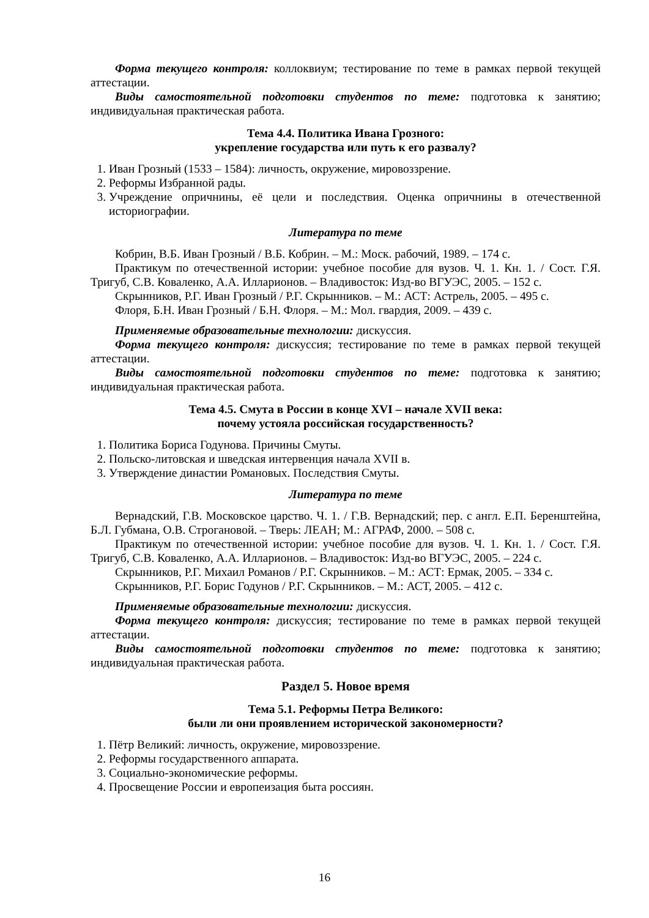Форма текущего контроля: коллоквиум; тестирование по теме в рамках первой текущей аттестации.
Виды самостоятельной подготовки студентов по теме: подготовка к занятию; индивидуальная практическая работа.
Тема 4.4. Политика Ивана Грозного:
укрепление государства или путь к его развалу?
1. Иван Грозный (1533 – 1584): личность, окружение, мировоззрение.
2. Реформы Избранной рады.
3. Учреждение опричнины, её цели и последствия. Оценка опричнины в отечественной историографии.
Литература по теме
Кобрин, В.Б. Иван Грозный / В.Б. Кобрин. – М.: Моск. рабочий, 1989. – 174 с.
Практикум по отечественной истории: учебное пособие для вузов. Ч. 1. Кн. 1. / Сост. Г.Я. Тригуб, С.В. Коваленко, А.А. Илларионов. – Владивосток: Изд-во ВГУЭС, 2005. – 152 с.
Скрынников, Р.Г. Иван Грозный / Р.Г. Скрынников. – М.: АСТ: Астрель, 2005. – 495 с.
Флоря, Б.Н. Иван Грозный / Б.Н. Флоря. – М.: Мол. гвардия, 2009. – 439 с.
Применяемые образовательные технологии: дискуссия.
Форма текущего контроля: дискуссия; тестирование по теме в рамках первой текущей аттестации.
Виды самостоятельной подготовки студентов по теме: подготовка к занятию; индивидуальная практическая работа.
Тема 4.5. Смута в России в конце XVI – начале XVII века:
почему устояла российская государственность?
1. Политика Бориса Годунова. Причины Смуты.
2. Польско-литовская и шведская интервенция начала XVII в.
3. Утверждение династии Романовых. Последствия Смуты.
Литература по теме
Вернадский, Г.В. Московское царство. Ч. 1. / Г.В. Вернадский; пер. с англ. Е.П. Беренштейна, Б.Л. Губмана, О.В. Строгановой. – Тверь: ЛЕАН; М.: АГРАФ, 2000. – 508 с.
Практикум по отечественной истории: учебное пособие для вузов. Ч. 1. Кн. 1. / Сост. Г.Я. Тригуб, С.В. Коваленко, А.А. Илларионов. – Владивосток: Изд-во ВГУЭС, 2005. – 224 с.
Скрынников, Р.Г. Михаил Романов / Р.Г. Скрынников. – М.: АСТ: Ермак, 2005. – 334 с.
Скрынников, Р.Г. Борис Годунов / Р.Г. Скрынников. – М.: АСТ, 2005. – 412 с.
Применяемые образовательные технологии: дискуссия.
Форма текущего контроля: дискуссия; тестирование по теме в рамках первой текущей аттестации.
Виды самостоятельной подготовки студентов по теме: подготовка к занятию; индивидуальная практическая работа.
Раздел 5. Новое время
Тема 5.1. Реформы Петра Великого:
были ли они проявлением исторической закономерности?
1. Пётр Великий: личность, окружение, мировоззрение.
2. Реформы государственного аппарата.
3. Социально-экономические реформы.
4. Просвещение России и европеизация быта россиян.
16